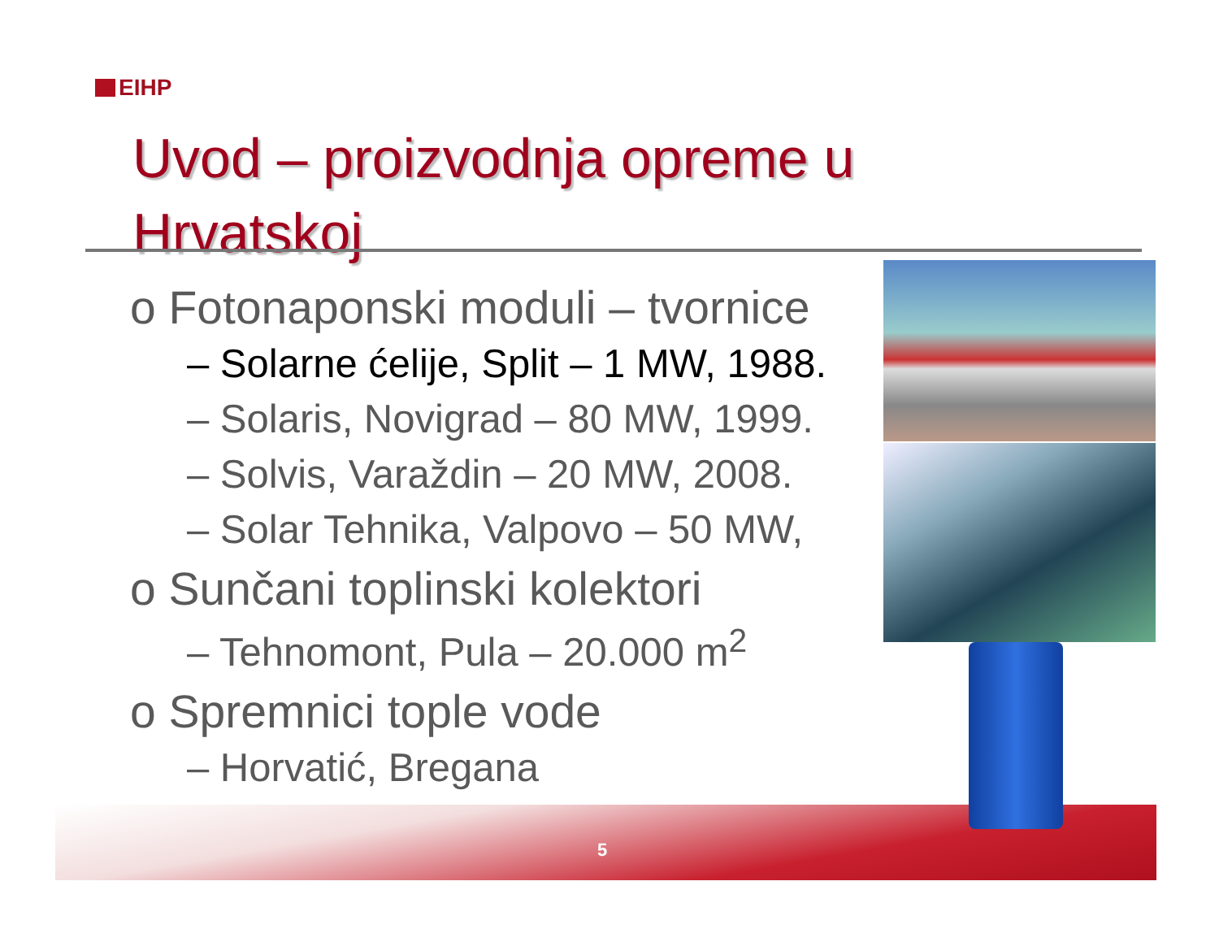EIHP
Uvod – proizvodnja opreme u
Hrvatskoj
o Fotonaponski moduli – tvornice
– Solarne ćelije, Split – 1 MW, 1988.
– Solaris, Novigrad – 80 MW, 1999.
– Solvis, Varaždin – 20 MW, 2008.
– Solar Tehnika, Valpovo – 50 MW,
o Sunčani toplinski kolektori
– Tehnomont, Pula – 20.000 m<sup>2</sup>
o Spremnici tople vode
– Horvatić, Bregana
5